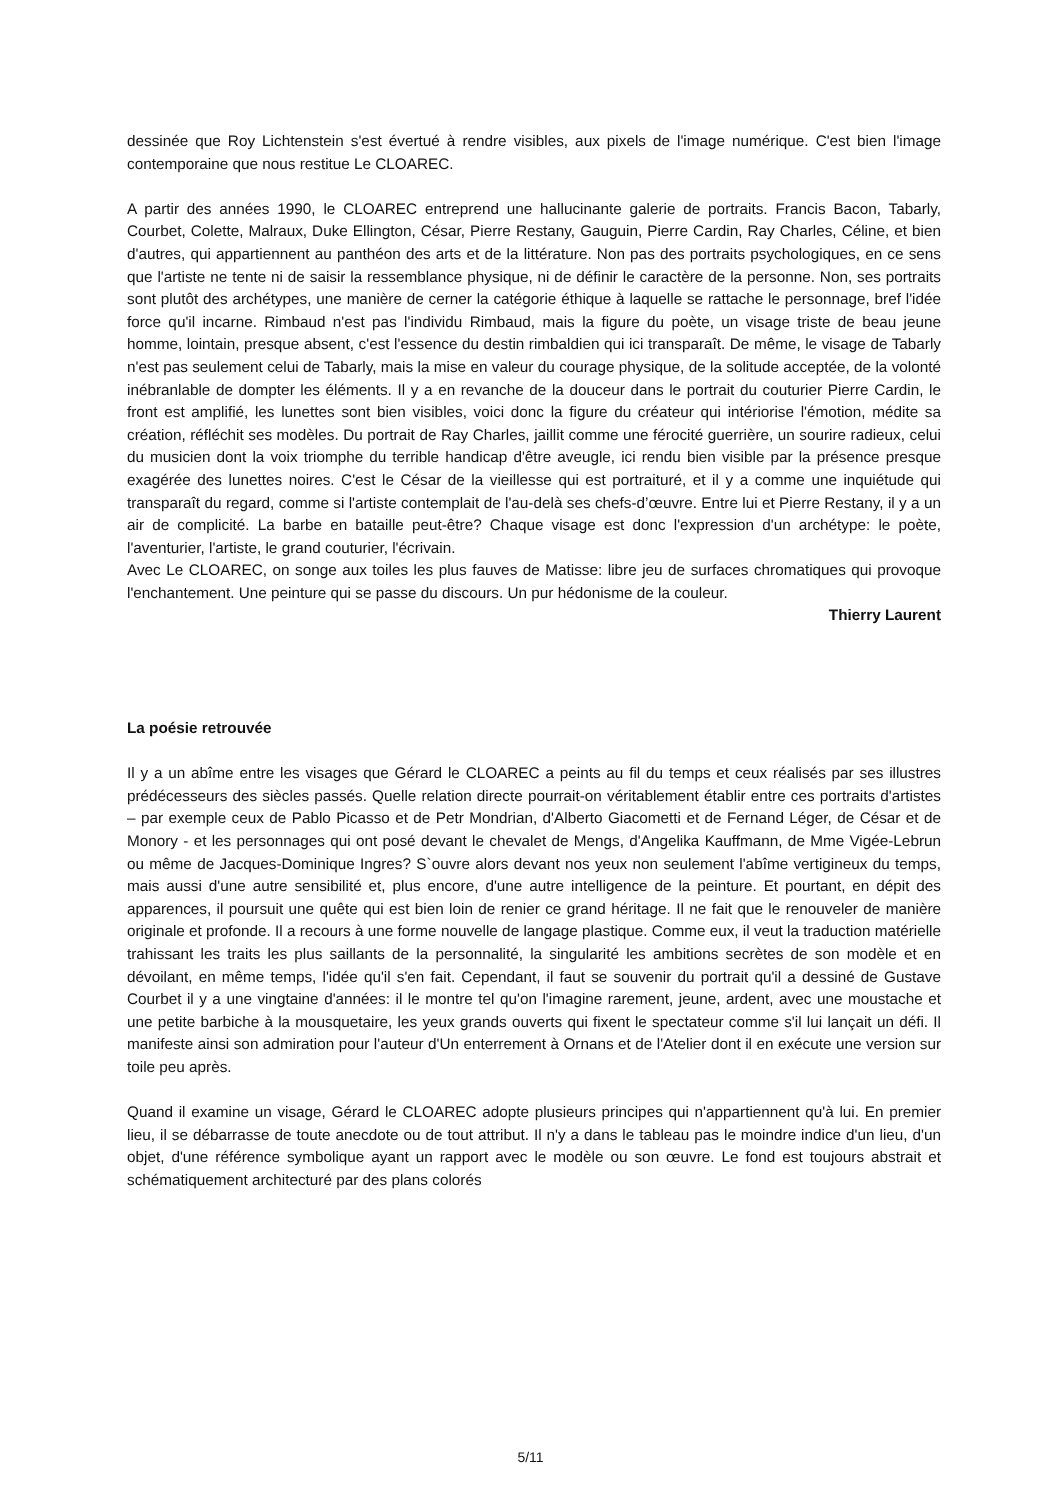dessinée que Roy Lichtenstein s'est évertué à rendre visibles, aux pixels de l'image numérique. C'est bien l'image contemporaine que nous restitue Le CLOAREC.
A partir des années 1990, le CLOAREC entreprend une hallucinante galerie de portraits. Francis Bacon, Tabarly, Courbet, Colette, Malraux, Duke Ellington, César, Pierre Restany, Gauguin, Pierre Cardin, Ray Charles, Céline, et bien d'autres, qui appartiennent au panthéon des arts et de la littérature. Non pas des portraits psychologiques, en ce sens que l'artiste ne tente ni de saisir la ressemblance physique, ni de définir le caractère de la personne. Non, ses portraits sont plutôt des archétypes, une manière de cerner la catégorie éthique à laquelle se rattache le personnage, bref l'idée force qu'il incarne. Rimbaud n'est pas l'individu Rimbaud, mais la figure du poète, un visage triste de beau jeune homme, lointain, presque absent, c'est l'essence du destin rimbaldien qui ici transparaît. De même, le visage de Tabarly n'est pas seulement celui de Tabarly, mais la mise en valeur du courage physique, de la solitude acceptée, de la volonté inébranlable de dompter les éléments. Il y a en revanche de la douceur dans le portrait du couturier Pierre Cardin, le front est amplifié, les lunettes sont bien visibles, voici donc la figure du créateur qui intériorise l'émotion, médite sa création, réfléchit ses modèles. Du portrait de Ray Charles, jaillit comme une férocité guerrière, un sourire radieux, celui du musicien dont la voix triomphe du terrible handicap d'être aveugle, ici rendu bien visible par la présence presque exagérée des lunettes noires. C'est le César de la vieillesse qui est portraituré, et il y a comme une inquiétude qui transparaît du regard, comme si l'artiste contemplait de l'au-delà ses chefs-d’œuvre. Entre lui et Pierre Restany, il y a un air de complicité. La barbe en bataille peut-être? Chaque visage est donc l'expression d'un archétype: le poète, l'aventurier, l'artiste, le grand couturier, l'écrivain.
Avec Le CLOAREC, on songe aux toiles les plus fauves de Matisse: libre jeu de surfaces chromatiques qui provoque l'enchantement. Une peinture qui se passe du discours. Un pur hédonisme de la couleur.
Thierry Laurent
La poésie retrouvée
Il y a un abîme entre les visages que Gérard le CLOAREC a peints au fil du temps et ceux réalisés par ses illustres prédécesseurs des siècles passés. Quelle relation directe pourrait-on véritablement établir entre ces portraits d'artistes – par exemple ceux de Pablo Picasso et de Petr Mondrian, d'Alberto Giacometti et de Fernand Léger, de César et de Monory - et les personnages qui ont posé devant le chevalet de Mengs, d'Angelika Kauffmann, de Mme Vigée-Lebrun ou même de Jacques-Dominique Ingres? S`ouvre alors devant nos yeux non seulement l'abîme vertigineux du temps, mais aussi d'une autre sensibilité et, plus encore, d'une autre intelligence de la peinture. Et pourtant, en dépit des apparences, il poursuit une quête qui est bien loin de renier ce grand héritage. Il ne fait que le renouveler de manière originale et profonde. Il a recours à une forme nouvelle de langage plastique. Comme eux, il veut la traduction matérielle trahissant les traits les plus saillants de la personnalité, la singularité les ambitions secrètes de son modèle et en dévoilant, en même temps, l'idée qu'il s'en fait. Cependant, il faut se souvenir du portrait qu'il a dessiné de Gustave Courbet il y a une vingtaine d'années: il le montre tel qu'on l'imagine rarement, jeune, ardent, avec une moustache et une petite barbiche à la mousquetaire, les yeux grands ouverts qui fixent le spectateur comme s'il lui lançait un défi. Il manifeste ainsi son admiration pour l'auteur d'Un enterrement à Ornans et de l'Atelier dont il en exécute une version sur toile peu après.
Quand il examine un visage, Gérard le CLOAREC adopte plusieurs principes qui n'appartiennent qu'à lui. En premier lieu, il se débarrasse de toute anecdote ou de tout attribut. Il n'y a dans le tableau pas le moindre indice d'un lieu, d'un objet, d'une référence symbolique ayant un rapport avec le modèle ou son œuvre. Le fond est toujours abstrait et schématiquement architecturé par des plans colorés
5/11